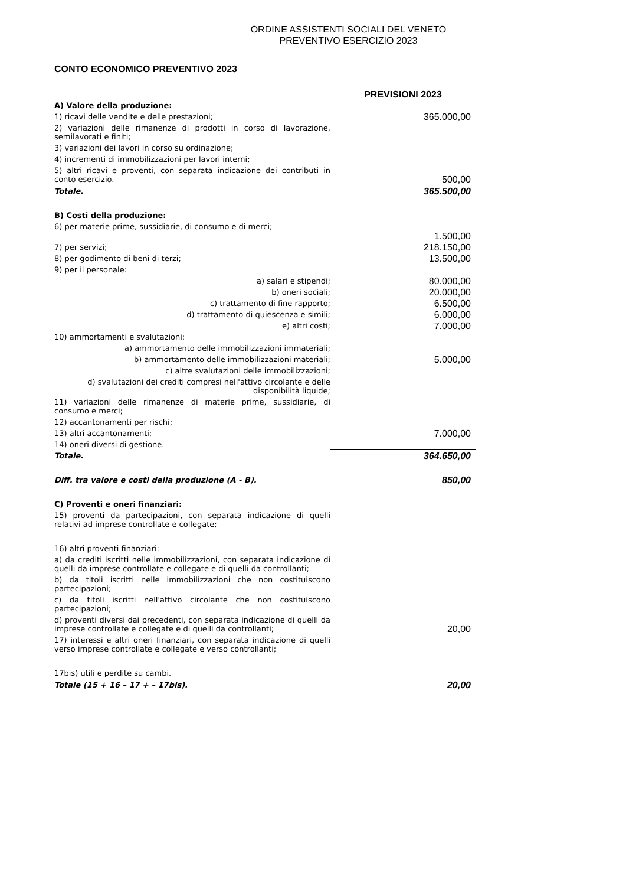ORDINE ASSISTENTI SOCIALI DEL VENETO
PREVENTIVO ESERCIZIO 2023
CONTO ECONOMICO PREVENTIVO 2023
| | PREVISIONI 2023 |
| A) Valore della produzione: | |
| 1) ricavi delle vendite e delle prestazioni; | 365.000,00 |
| 2) variazioni delle rimanenze di prodotti in corso di lavorazione, semilavorati e finiti; | |
| 3) variazioni dei lavori in corso su ordinazione; | |
| 4) incrementi di immobilizzazioni per lavori interni; | |
| 5) altri ricavi e proventi, con separata indicazione dei contributi in conto esercizio. | 500,00 |
| Totale. | 365.500,00 |
| B) Costi della produzione: | |
| 6) per materie prime, sussidiarie, di consumo e di merci; | 1.500,00 |
| 7) per servizi; | 218.150,00 |
| 8) per godimento di beni di terzi; | 13.500,00 |
| 9) per il personale: | |
| a) salari e stipendi; | 80.000,00 |
| b) oneri sociali; | 20.000,00 |
| c) trattamento di fine rapporto; | 6.500,00 |
| d) trattamento di quiescenza e simili; | 6.000,00 |
| e) altri costi; | 7.000,00 |
| 10) ammortamenti e svalutazioni: | |
| a) ammortamento delle immobilizzazioni immateriali; | |
| b) ammortamento delle immobilizzazioni materiali; | 5.000,00 |
| c) altre svalutazioni delle immobilizzazioni; | |
| d) svalutazioni dei crediti compresi nell'attivo circolante e delle disponibilità liquide; | |
| 11) variazioni delle rimanenze di materie prime, sussidiarie, di consumo e merci; | |
| 12) accantonamenti per rischi; | |
| 13) altri accantonamenti; | 7.000,00 |
| 14) oneri diversi di gestione. | |
| Totale. | 364.650,00 |
| Diff. tra valore e costi della produzione (A - B). | 850,00 |
| C) Proventi e oneri finanziari: | |
| 15) proventi da partecipazioni, con separata indicazione di quelli relativi ad imprese controllate e collegate; | |
| 16) altri proventi finanziari: | |
| a) da crediti iscritti nelle immobilizzazioni, con separata indicazione di quelli da imprese controllate e collegate e di quelli da controllanti; | |
| b) da titoli iscritti nelle immobilizzazioni che non costituiscono partecipazioni; | |
| c) da titoli iscritti nell'attivo circolante che non costituiscono partecipazioni; | |
| d) proventi diversi dai precedenti, con separata indicazione di quelli da imprese controllate e collegate e di quelli da controllanti; | 20,00 |
| 17) interessi e altri oneri finanziari, con separata indicazione di quelli verso imprese controllate e collegate e verso controllanti; | |
| 17bis) utili e perdite su cambi. | |
| Totale (15 + 16 – 17 + – 17bis). | 20,00 |